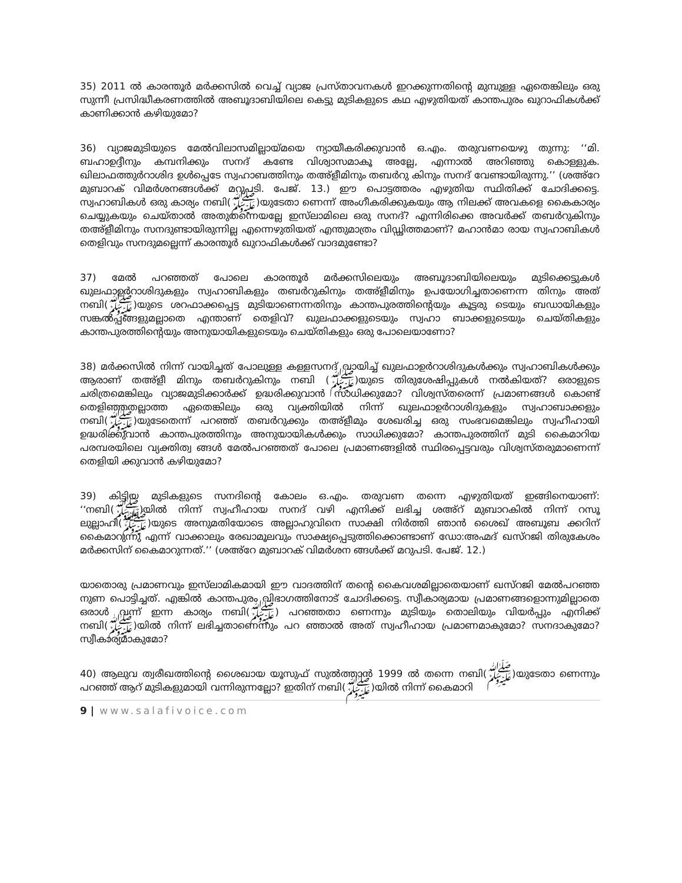35) 2011 ൽ കാരന്തൂർ മർക്കസിൽ വെച്ച് വ്യാജ പ്രസ്താവനകൾ ഇറക്കുന്നതിന്റെ മുമ്പുള്ള ഏതെങ്കിലും ഒരു സുന്നീ പ്രസിദ്ധീകരണത്തിൽ അബൂദാബിയിലെ കെട്ടു മുടികളുടെ കഥ എഴുതിയത് കാന്തപുരം ഖുറാഫികൾക്ക് കാണിക്കാൻ കഴിയുമോ?
36) വ്യാജമുടിയുടെ മേൽവിലാസമില്ലായ്മയെ ന്യായീകരിക്കുവാൻ ഒ.എം. തരുവണയെഴു തുന്നു: ‘‘മി. ബഹാഉദ്ദീനും കമ്പനിക്കും സനദ് കണ്ടേ വിശ്വാസമാകൂ അല്ലേ, എന്നാൽ അറിഞ്ഞു കൊള്ളുക. ഖിലാഫത്തുർറാശിദ ഉൾപ്പെടേ സ്വഹാബത്തിനും തഅ്ളീമിനും തബർറു കിനും സനദ് വേണ്ടായിരുന്നു.’’ (ശഅ്റേ മുബാറക് വിമർശനങ്ങൾക്ക് മറുപടി. പേജ്. 13.) ഈ പൊട്ടത്തരം എഴുതിയ സ്ഥിതിക്ക് ചോദിക്കട്ടെ. സ്വഹാബികൾ ഒരു കാര്യം നബി(ﷺ)യുടേതാ ണെന്ന് അംഗീകരിക്കുകയും ആ നിലക്ക് അവകളെ കൈകാര്യം ചെയ്യുകയും ചെയ്താൽ അതുതന്നെയല്ലേ ഇസ്‌ലാമിലെ ഒരു സനദ്? എന്നിരിക്കെ അവർക്ക് തബർറുകിനും തഅ്ളീമിനും സനദുണ്ടായിരുന്നില്ല എന്നെഴുതിയത് എന്തുമാത്രം വിഡ്ഢിത്തമാണ്? മഹാൻമാ രായ സ്വഹാബികൾ തെളിവും സനദുമല്ലെന്ന് കാരന്തൂർ ഖുറാഫികൾക്ക് വാദമുണ്ടോ?
37) മേൽ പറഞ്ഞത് പോലെ കാരന്തൂർ മർക്കസിലെയും അബൂദാബിയിലെയും മുടിക്കെട്ടുകൾ ഖുലഫാഉർറാശിദുകളും സ്വഹാബികളും തബർറുകിനും തഅ്ളീമിനും ഉപയോഗിച്ചതാണെന്ന തിനും അത് നബി(ﷺ)യുടെ ശറഫാക്കപ്പെട്ട മുടിയാണെന്നതിനും കാന്തപുരത്തിന്റെയും കൂട്ടരു ടെയും ബഡായികളും സങ്കൽപ്പങ്ങളുമല്ലാതെ എന്താണ് തെളിവ്? ഖുലഫാക്കളുടെയും സ്വഹാ ബാക്കളുടെയും ചെയ്തികളും കാന്തപുരത്തിന്റെയും അനുയായികളുടെയും ചെയ്തികളും ഒരു പോലെയാണോ?
38) മർക്കസിൽ നിന്ന് വായിച്ചത് പോലുള്ള കള്ളസനദ് വായിച്ച് ഖുലഫാഉർറാശിദുകൾക്കും സ്വഹാബികൾക്കും ആരാണ് തഅ്ളീ മിനും തബർറുകിനും നബി (ﷺ)യുടെ തിരുശേഷിപ്പുകൾ നൽകിയത്? ഒരാളുടെ ചരിത്രമെങ്കിലും വ്യാജമുടിക്കാർക്ക് ഉദ്ധരിക്കുവാൻ സാധിക്കുമോ? വിശ്വസ്തരെന്ന് പ്രമാണങ്ങൾ കൊണ്ട് തെളിഞ്ഞതല്ലാത്ത ഏതെങ്കിലും ഒരു വ്യക്തിയിൽ നിന്ന് ഖുലഫാഉർറാശിദുകളും സ്വഹാബാക്കളും നബി(ﷺ)യുടേതെന്ന് പറഞ്ഞ് തബർറുക്കും തഅ്ളീമും ശേഖരിച്ച ഒരു സംഭവമെങ്കിലും സ്വഹീഹായി ഉദ്ധരിക്കുവാൻ കാന്തപുരത്തിനും അനുയായികൾക്കും സാധിക്കുമോ? കാന്തപുരത്തിന് മുടി കൈമാറിയ പരമ്പരയിലെ വ്യക്തിത്വ ങ്ങൾ മേൽപറഞ്ഞത് പോലെ പ്രമാണങ്ങളിൽ സ്ഥിരപ്പെട്ടവരും വിശ്വസ്തരുമാണെന്ന് തെളിയി ക്കുവാൻ കഴിയുമോ?
39) കിട്ടിയ മുടികളുടെ സനദിന്റെ കോലം ഒ.എം. തരുവണ തന്നെ എഴുതിയത് ഇങ്ങിനെയാണ്: ‘‘നബി(ﷺ)യിൽ നിന്ന് സ്വഹീഹായ സനദ് വഴി എനിക്ക് ലഭിച്ച ശഅ്റ് മുബാറകിൽ നിന്ന് റസൂ ലുല്ലാഹി(ﷺ)യുടെ അനുമതിയോടെ അല്ലാഹുവിനെ സാക്ഷി നിർത്തി ഞാൻ ശൈഖ് അബൂബ ക്കറിന് കൈമാറുന്നു എന്ന് വാക്കാലും രേഖാമൂലവും സാക്ഷ്യപ്പെടുത്തിക്കൊണ്ടാണ് ഡോ:അഹ്മദ് ഖസ്റജി തിരുകേശം മർക്കസിന് കൈമാറുന്നത്.’’ (ശഅ്റേ മുബാറക് വിമർശന ങ്ങൾക്ക് മറുപടി. പേജ്. 12.)
യാതൊരു പ്രമാണവും ഇസ്‌ലാമികമായി ഈ വാദത്തിന് തന്റെ കൈവശമില്ലാതെയാണ് ഖസ്റജി മേൽപറഞ്ഞ നുണ പൊട്ടിച്ചത്. എങ്കിൽ കാന്തപുരം വിഭാഗത്തിനോട് ചോദിക്കട്ടെ. സ്വീകാര്യമായ പ്രമാണങ്ങളൊന്നുമില്ലാതെ ഒരാൾ വന്ന് ഇന്ന കാര്യം നബി(ﷺ) പറഞ്ഞതാ ണെന്നും മുടിയും തൊലിയും വിയർപ്പും എനിക്ക് നബി(ﷺ)യിൽ നിന്ന് ലഭിച്ചതാണെന്നും പറ ഞ്ഞാൽ അത് സ്വഹീഹായ പ്രമാണമാകുമോ? സനദാകുമോ? സ്വീകാര്യമാകുമോ?
40) ആലുവ ത്വരീഖത്തിന്റെ ശൈഖായ യൂസുഫ് സുൽത്താൻ 1999 ൽ തന്നെ നബി(ﷺ)യുടേതാ ണെന്നും പറഞ്ഞ് ആറ് മുടികളുമായി വന്നിരുന്നല്ലോ? ഇതിന് നബി(ﷺ)യിൽ നിന്ന് കൈമാറി
9 | www.salafivoice.com